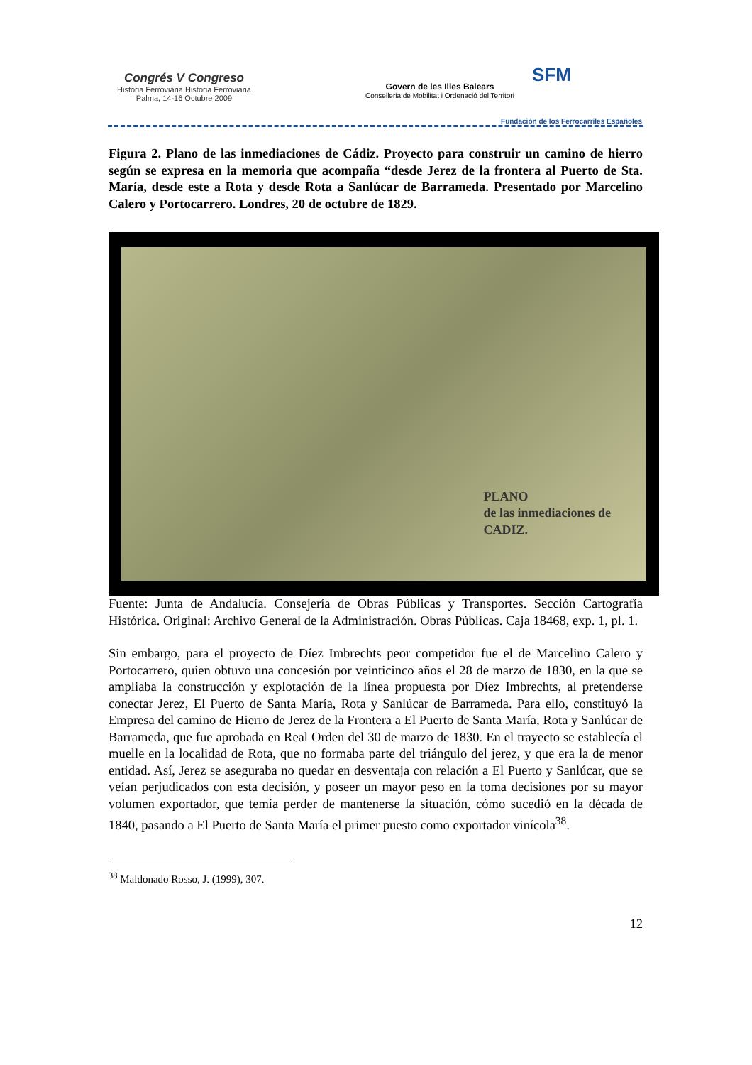Congrés V Congreso
Història Ferroviària Historia Ferroviaria
Palma, 14-16 Octubre 2009
Govern de les Illes Balears
Conselleria de Mobilitat i Ordenació del Territori
SFM
Fundación de los Ferrocarriles Españoles
Figura 2. Plano de las inmediaciones de Cádiz. Proyecto para construir un camino de hierro según se expresa en la memoria que acompaña “desde Jerez de la frontera al Puerto de Sta. María, desde este a Rota y desde Rota a Sanlúcar de Barrameda. Presentado por Marcelino Calero y Portocarrero. Londres, 20 de octubre de 1829.
PLANO
de las inmediaciones de
CADIZ.
Fuente: Junta de Andalucía. Consejería de Obras Públicas y Transportes. Sección Cartografía Histórica. Original: Archivo General de la Administración. Obras Públicas. Caja 18468, exp. 1, pl. 1.
Sin embargo, para el proyecto de Díez Imbrechts peor competidor fue el de Marcelino Calero y Portocarrero, quien obtuvo una concesión por veinticinco años el 28 de marzo de 1830, en la que se ampliaba la construcción y explotación de la línea propuesta por Díez Imbrechts, al pretenderse conectar Jerez, El Puerto de Santa María, Rota y Sanlúcar de Barrameda. Para ello, constituyó la Empresa del camino de Hierro de Jerez de la Frontera a El Puerto de Santa María, Rota y Sanlúcar de Barrameda, que fue aprobada en Real Orden del 30 de marzo de 1830. En el trayecto se establecía el muelle en la localidad de Rota, que no formaba parte del triángulo del jerez, y que era la de menor entidad. Así, Jerez se aseguraba no quedar en desventaja con relación a El Puerto y Sanlúcar, que se veían perjudicados con esta decisión, y poseer un mayor peso en la toma decisiones por su mayor volumen exportador, que temía perder de mantenerse la situación, cómo sucedió en la década de 1840, pasando a El Puerto de Santa María el primer puesto como exportador vinícola<sup>38</sup>.
<sup>38</sup> Maldonado Rosso, J. (1999), 307.
12